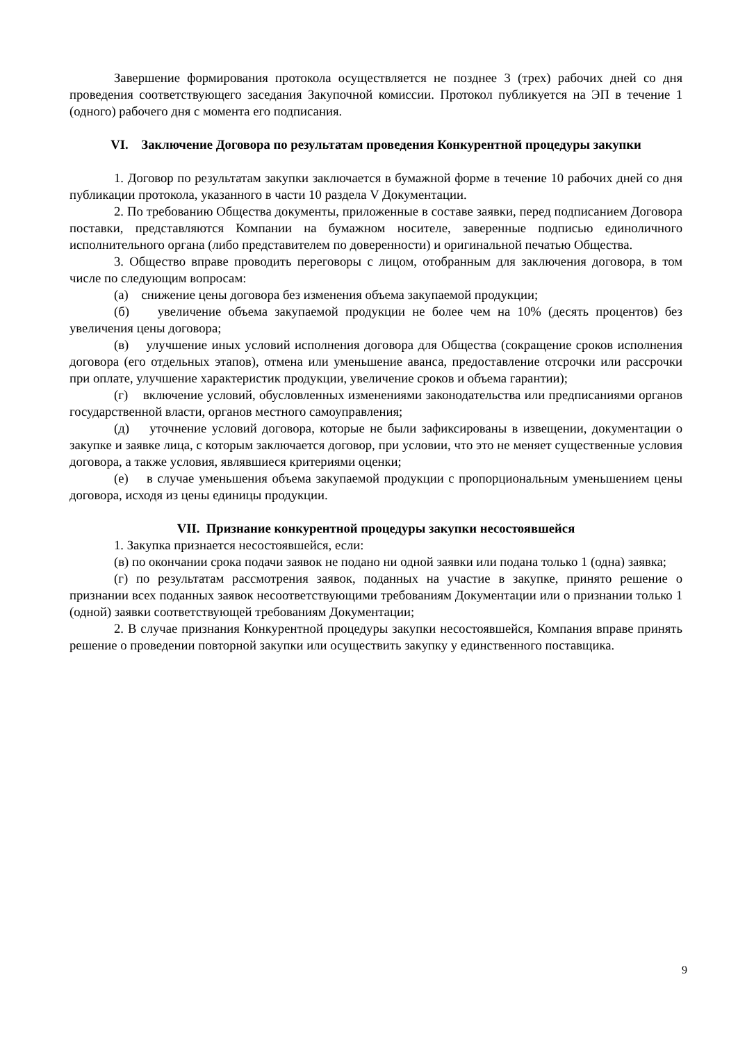Завершение формирования протокола осуществляется не позднее 3 (трех) рабочих дней со дня проведения соответствующего заседания Закупочной комиссии. Протокол публикуется на ЭП в течение 1 (одного) рабочего дня с момента его подписания.
VI. Заключение Договора по результатам проведения Конкурентной процедуры закупки
1. Договор по результатам закупки заключается в бумажной форме в течение 10 рабочих дней со дня публикации протокола, указанного в части 10 раздела V Документации.
2. По требованию Общества документы, приложенные в составе заявки, перед подписанием Договора поставки, представляются Компании на бумажном носителе, заверенные подписью единоличного исполнительного органа (либо представителем по доверенности) и оригинальной печатью Общества.
3. Общество вправе проводить переговоры с лицом, отобранным для заключения договора, в том числе по следующим вопросам:
(а) снижение цены договора без изменения объема закупаемой продукции;
(б) увеличение объема закупаемой продукции не более чем на 10% (десять процентов) без увеличения цены договора;
(в) улучшение иных условий исполнения договора для Общества (сокращение сроков исполнения договора (его отдельных этапов), отмена или уменьшение аванса, предоставление отсрочки или рассрочки при оплате, улучшение характеристик продукции, увеличение сроков и объема гарантии);
(г) включение условий, обусловленных изменениями законодательства или предписаниями органов государственной власти, органов местного самоуправления;
(д) уточнение условий договора, которые не были зафиксированы в извещении, документации о закупке и заявке лица, с которым заключается договор, при условии, что это не меняет существенные условия договора, а также условия, являвшиеся критериями оценки;
(е) в случае уменьшения объема закупаемой продукции с пропорциональным уменьшением цены договора, исходя из цены единицы продукции.
VII. Признание конкурентной процедуры закупки несостоявшейся
1. Закупка признается несостоявшейся, если:
(в) по окончании срока подачи заявок не подано ни одной заявки или подана только 1 (одна) заявка;
(г) по результатам рассмотрения заявок, поданных на участие в закупке, принято решение о признании всех поданных заявок несоответствующими требованиям Документации или о признании только 1 (одной) заявки соответствующей требованиям Документации;
2. В случае признания Конкурентной процедуры закупки несостоявшейся, Компания вправе принять решение о проведении повторной закупки или осуществить закупку у единственного поставщика.
9